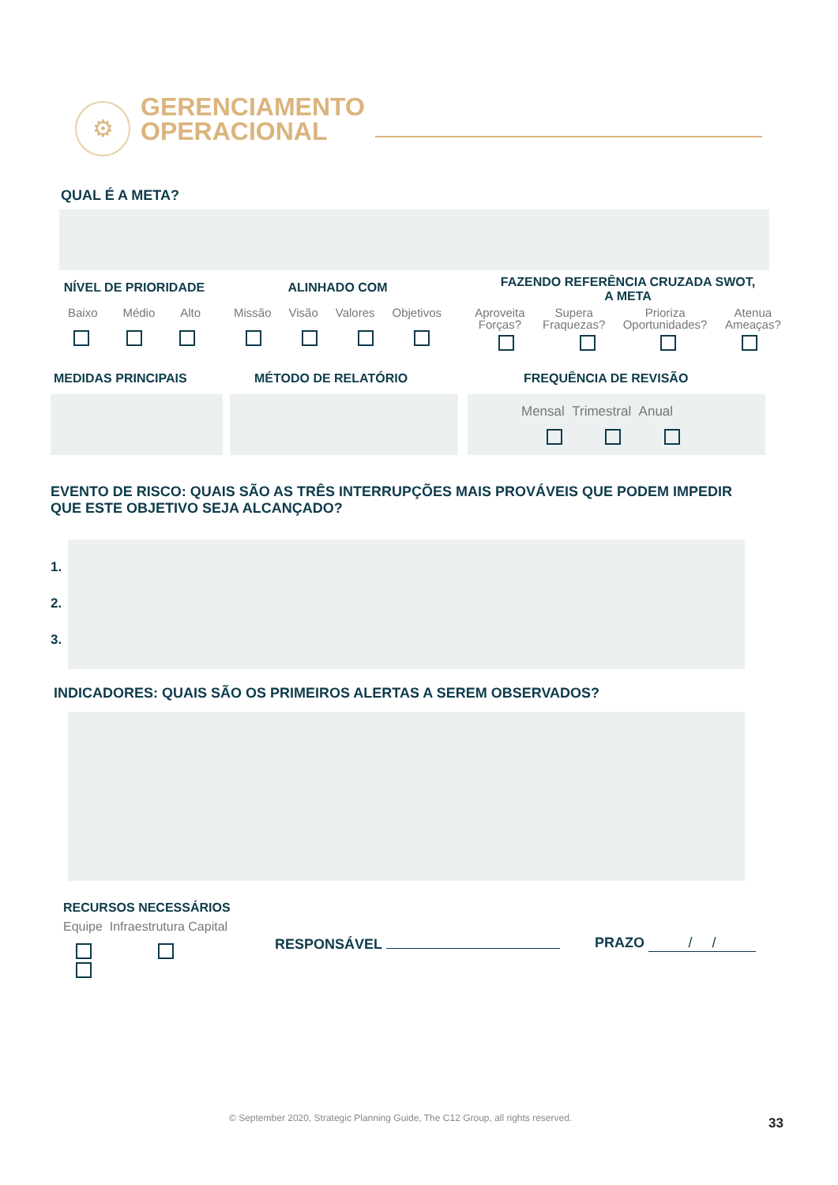⚙
GERENCIAMENTO
OPERACIONAL
QUAL É A META?
NÍVEL DE PRIORIDADE
Baixo Médio Alto
ALINHADO COM
Missão Visão Valores Objetivos
FAZENDO REFERÊNCIA CRUZADA SWOT,
A META
Aproveita
Forças? Supera
Fraquezas? Prioriza
Oportunidades? Atenua
Ameaças?
MEDIDAS PRINCIPAIS MÉTODO DE RELATÓRIO FREQUÊNCIA DE REVISÃO
Mensal Trimestral Anual
EVENTO DE RISCO: QUAIS SÃO AS TRÊS INTERRUPÇÕES MAIS PROVÁVEIS QUE PODEM IMPEDIR QUE ESTE OBJETIVO SEJA ALCANÇADO?
1.
2.
3.
INDICADORES: QUAIS SÃO OS PRIMEIROS ALERTAS A SEREM OBSERVADOS?
RECURSOS NECESSÁRIOS
Equipe Infraestrutura Capital
RESPONSÁVEL PRAZO / /
© September 2020, Strategic Planning Guide, The C12 Group, all rights reserved.
33